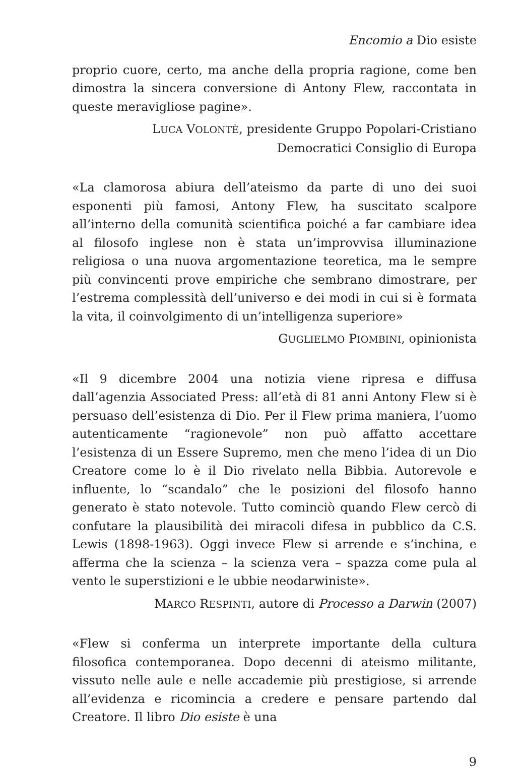Encomio a Dio esiste
proprio cuore, certo, ma anche della propria ragione, come ben dimostra la sincera conversione di Antony Flew, raccontata in queste meravigliose pagine».
LUCA VOLONTÈ, presidente Gruppo Popolari-Cristiano
Democratici Consiglio di Europa
«La clamorosa abiura dell’ateismo da parte di uno dei suoi esponenti più famosi, Antony Flew, ha suscitato scalpore all’interno della comunità scientifica poiché a far cambiare idea al filosofo inglese non è stata un’improvvisa illuminazione religiosa o una nuova argomentazione teoretica, ma le sempre più convincenti prove empiriche che sembrano dimostrare, per l’estrema complessità dell’universo e dei modi in cui si è formata la vita, il coinvolgimento di un’intelligenza superiore»
GUGLIELMO PIOMBINI, opinionista
«Il 9 dicembre 2004 una notizia viene ripresa e diffusa dall’agenzia Associated Press: all’età di 81 anni Antony Flew si è persuaso dell’esistenza di Dio. Per il Flew prima maniera, l’uomo autenticamente “ragionevole” non può affatto accettare l’esistenza di un Essere Supremo, men che meno l’idea di un Dio Creatore come lo è il Dio rivelato nella Bibbia. Autorevole e influente, lo “scandalo” che le posizioni del filosofo hanno generato è stato notevole. Tutto cominciò quando Flew cercò di confutare la plausibilità dei miracoli difesa in pubblico da C.S. Lewis (1898-1963). Oggi invece Flew si arrende e s’inchina, e afferma che la scienza – la scienza vera – spazza come pula al vento le superstizioni e le ubbie neodarwiniste».
MARCO RESPINTI, autore di Processo a Darwin (2007)
«Flew si conferma un interprete importante della cultura filosofica contemporanea. Dopo decenni di ateismo militante, vissuto nelle aule e nelle accademie più prestigiose, si arrende all’evidenza e ricomincia a credere e pensare partendo dal Creatore. Il libro Dio esiste è una
9